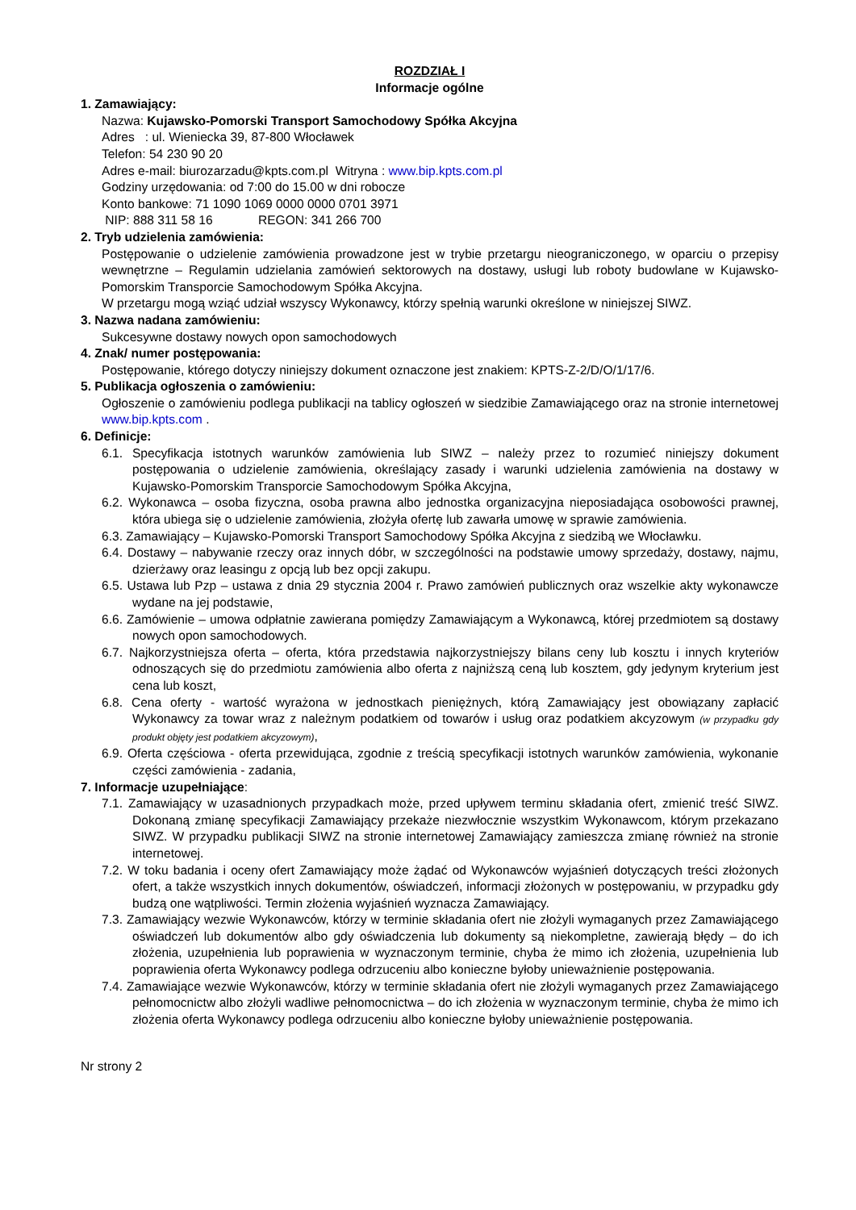ROZDZIAŁ I
Informacje ogólne
1. Zamawiający:
Nazwa: Kujawsko-Pomorski Transport Samochodowy Spółka Akcyjna
Adres : ul. Wieniecka 39, 87-800 Włocławek
Telefon: 54 230 90 20
Adres e-mail: biurozarzadu@kpts.com.pl Witryna : www.bip.kpts.com.pl
Godziny urzędowania: od 7:00 do 15.00 w dni robocze
Konto bankowe: 71 1090 1069 0000 0000 0701 3971
NIP: 888 311 58 16 REGON: 341 266 700
2. Tryb udzielenia zamówienia:
Postępowanie o udzielenie zamówienia prowadzone jest w trybie przetargu nieograniczonego, w oparciu o przepisy wewnętrzne – Regulamin udzielania zamówień sektorowych na dostawy, usługi lub roboty budowlane w Kujawsko-Pomorskim Transporcie Samochodowym Spółka Akcyjna.
W przetargu mogą wziąć udział wszyscy Wykonawcy, którzy spełnią warunki określone w niniejszej SIWZ.
3. Nazwa nadana zamówieniu:
Sukcesywne dostawy nowych opon samochodowych
4. Znak/ numer postępowania:
Postępowanie, którego dotyczy niniejszy dokument oznaczone jest znakiem: KPTS-Z-2/D/O/1/17/6.
5. Publikacja ogłoszenia o zamówieniu:
Ogłoszenie o zamówieniu podlega publikacji na tablicy ogłoszeń w siedzibie Zamawiającego oraz na stronie internetowej www.bip.kpts.com .
6. Definicje:
6.1. Specyfikacja istotnych warunków zamówienia lub SIWZ – należy przez to rozumieć niniejszy dokument postępowania o udzielenie zamówienia, określający zasady i warunki udzielenia zamówienia na dostawy w Kujawsko-Pomorskim Transporcie Samochodowym Spółka Akcyjna,
6.2. Wykonawca – osoba fizyczna, osoba prawna albo jednostka organizacyjna nieposiadająca osobowości prawnej, która ubiega się o udzielenie zamówienia, złożyła ofertę lub zawarła umowę w sprawie zamówienia.
6.3. Zamawiający – Kujawsko-Pomorski Transport Samochodowy Spółka Akcyjna z siedzibą we Włocławku.
6.4. Dostawy – nabywanie rzeczy oraz innych dóbr, w szczególności na podstawie umowy sprzedaży, dostawy, najmu, dzierżawy oraz leasingu z opcją lub bez opcji zakupu.
6.5. Ustawa lub Pzp – ustawa z dnia 29 stycznia 2004 r. Prawo zamówień publicznych oraz wszelkie akty wykonawcze wydane na jej podstawie,
6.6. Zamówienie – umowa odpłatnie zawierana pomiędzy Zamawiającym a Wykonawcą, której przedmiotem są dostawy nowych opon samochodowych.
6.7. Najkorzystniejsza oferta – oferta, która przedstawia najkorzystniejszy bilans ceny lub kosztu i innych kryteriów odnoszących się do przedmiotu zamówienia albo oferta z najniższą ceną lub kosztem, gdy jedynym kryterium jest cena lub koszt,
6.8. Cena oferty - wartość wyrażona w jednostkach pieniężnych, którą Zamawiający jest obowiązany zapłacić Wykonawcy za towar wraz z należnym podatkiem od towarów i usług oraz podatkiem akcyzowym (w przypadku gdy produkt objęty jest podatkiem akcyzowym),
6.9. Oferta częściowa - oferta przewidująca, zgodnie z treścią specyfikacji istotnych warunków zamówienia, wykonanie części zamówienia - zadania,
7. Informacje uzupełniające:
7.1. Zamawiający w uzasadnionych przypadkach może, przed upływem terminu składania ofert, zmienić treść SIWZ. Dokonaną zmianę specyfikacji Zamawiający przekaże niezwłocznie wszystkim Wykonawcom, którym przekazano SIWZ. W przypadku publikacji SIWZ na stronie internetowej Zamawiający zamieszcza zmianę również na stronie internetowej.
7.2. W toku badania i oceny ofert Zamawiający może żądać od Wykonawców wyjaśnień dotyczących treści złożonych ofert, a także wszystkich innych dokumentów, oświadczeń, informacji złożonych w postępowaniu, w przypadku gdy budzą one wątpliwości. Termin złożenia wyjaśnień wyznacza Zamawiający.
7.3. Zamawiający wezwie Wykonawców, którzy w terminie składania ofert nie złożyli wymaganych przez Zamawiającego oświadczeń lub dokumentów albo gdy oświadczenia lub dokumenty są niekompletne, zawierają błędy – do ich złożenia, uzupełnienia lub poprawienia w wyznaczonym terminie, chyba że mimo ich złożenia, uzupełnienia lub poprawienia oferta Wykonawcy podlega odrzuceniu albo konieczne byłoby unieważnienie postępowania.
7.4. Zamawiające wezwie Wykonawców, którzy w terminie składania ofert nie złożyli wymaganych przez Zamawiającego pełnomocnictw albo złożyli wadliwe pełnomocnictwa – do ich złożenia w wyznaczonym terminie, chyba że mimo ich złożenia oferta Wykonawcy podlega odrzuceniu albo konieczne byłoby unieważnienie postępowania.
Nr strony 2